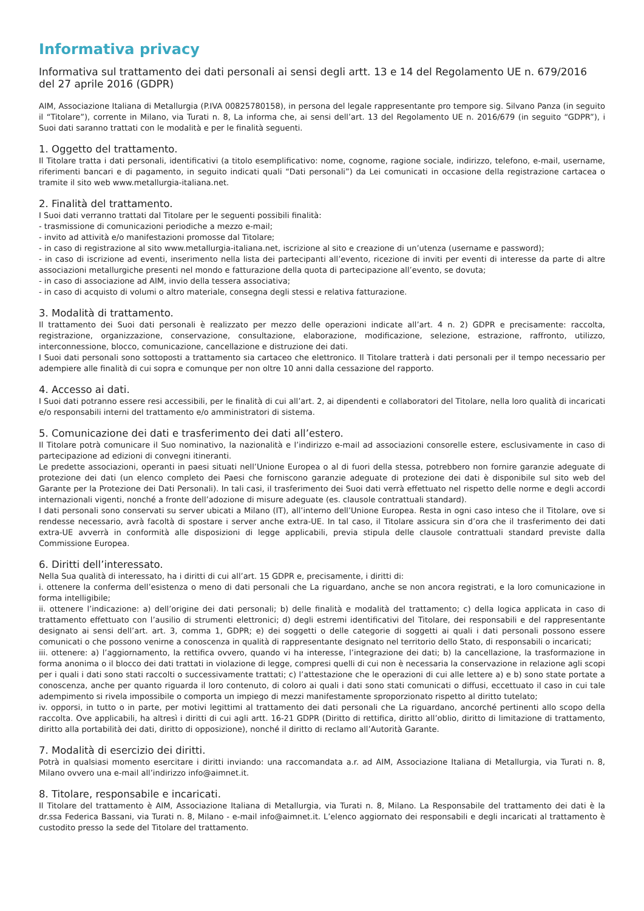Informativa privacy
Informativa sul trattamento dei dati personali ai sensi degli artt. 13 e 14 del Regolamento UE n. 679/2016 del 27 aprile 2016 (GDPR)
AIM, Associazione Italiana di Metallurgia (P.IVA 00825780158), in persona del legale rappresentante pro tempore sig. Silvano Panza (in seguito il “Titolare”), corrente in Milano, via Turati n. 8, La informa che, ai sensi dell’art. 13 del Regolamento UE n. 2016/679 (in seguito “GDPR”), i Suoi dati saranno trattati con le modalità e per le finalità seguenti.
1. Oggetto del trattamento.
Il Titolare tratta i dati personali, identificativi (a titolo esemplificativo: nome, cognome, ragione sociale, indirizzo, telefono, e-mail, username, riferimenti bancari e di pagamento, in seguito indicati quali “Dati personali”) da Lei comunicati in occasione della registrazione cartacea o tramite il sito web www.metallurgia-italiana.net.
2. Finalità del trattamento.
I Suoi dati verranno trattati dal Titolare per le seguenti possibili finalità:
- trasmissione di comunicazioni periodiche a mezzo e-mail;
- invito ad attività e/o manifestazioni promosse dal Titolare;
- in caso di registrazione al sito www.metallurgia-italiana.net, iscrizione al sito e creazione di un’utenza (username e password);
- in caso di iscrizione ad eventi, inserimento nella lista dei partecipanti all’evento, ricezione di inviti per eventi di interesse da parte di altre associazioni metallurgiche presenti nel mondo e fatturazione della quota di partecipazione all’evento, se dovuta;
- in caso di associazione ad AIM, invio della tessera associativa;
- in caso di acquisto di volumi o altro materiale, consegna degli stessi e relativa fatturazione.
3. Modalità di trattamento.
Il trattamento dei Suoi dati personali è realizzato per mezzo delle operazioni indicate all’art. 4 n. 2) GDPR e precisamente: raccolta, registrazione, organizzazione, conservazione, consultazione, elaborazione, modificazione, selezione, estrazione, raffronto, utilizzo, interconnessione, blocco, comunicazione, cancellazione e distruzione dei dati.
I Suoi dati personali sono sottoposti a trattamento sia cartaceo che elettronico. Il Titolare tratterà i dati personali per il tempo necessario per adempiere alle finalità di cui sopra e comunque per non oltre 10 anni dalla cessazione del rapporto.
4. Accesso ai dati.
I Suoi dati potranno essere resi accessibili, per le finalità di cui all’art. 2, ai dipendenti e collaboratori del Titolare, nella loro qualità di incaricati e/o responsabili interni del trattamento e/o amministratori di sistema.
5. Comunicazione dei dati e trasferimento dei dati all’estero.
Il Titolare potrà comunicare il Suo nominativo, la nazionalità e l’indirizzo e-mail ad associazioni consorelle estere, esclusivamente in caso di partecipazione ad edizioni di convegni itineranti.
Le predette associazioni, operanti in paesi situati nell’Unione Europea o al di fuori della stessa, potrebbero non fornire garanzie adeguate di protezione dei dati (un elenco completo dei Paesi che forniscono garanzie adeguate di protezione dei dati è disponibile sul sito web del Garante per la Protezione dei Dati Personali). In tali casi, il trasferimento dei Suoi dati verrà effettuato nel rispetto delle norme e degli accordi internazionali vigenti, nonché a fronte dell’adozione di misure adeguate (es. clausole contrattuali standard).
I dati personali sono conservati su server ubicati a Milano (IT), all’interno dell’Unione Europea. Resta in ogni caso inteso che il Titolare, ove si rendesse necessario, avrà facoltà di spostare i server anche extra-UE. In tal caso, il Titolare assicura sin d’ora che il trasferimento dei dati extra-UE avverrà in conformità alle disposizioni di legge applicabili, previa stipula delle clausole contrattuali standard previste dalla Commissione Europea.
6. Diritti dell’interessato.
Nella Sua qualità di interessato, ha i diritti di cui all’art. 15 GDPR e, precisamente, i diritti di:
i. ottenere la conferma dell’esistenza o meno di dati personali che La riguardano, anche se non ancora registrati, e la loro comunicazione in forma intelligibile;
ii. ottenere l’indicazione: a) dell’origine dei dati personali; b) delle finalità e modalità del trattamento; c) della logica applicata in caso di trattamento effettuato con l’ausilio di strumenti elettronici; d) degli estremi identificativi del Titolare, dei responsabili e del rappresentante designato ai sensi dell’art. art. 3, comma 1, GDPR; e) dei soggetti o delle categorie di soggetti ai quali i dati personali possono essere comunicati o che possono venirne a conoscenza in qualità di rappresentante designato nel territorio dello Stato, di responsabili o incaricati;
iii. ottenere: a) l’aggiornamento, la rettifica ovvero, quando vi ha interesse, l’integrazione dei dati; b) la cancellazione, la trasformazione in forma anonima o il blocco dei dati trattati in violazione di legge, compresi quelli di cui non è necessaria la conservazione in relazione agli scopi per i quali i dati sono stati raccolti o successivamente trattati; c) l’attestazione che le operazioni di cui alle lettere a) e b) sono state portate a conoscenza, anche per quanto riguarda il loro contenuto, di coloro ai quali i dati sono stati comunicati o diffusi, eccettuato il caso in cui tale adempimento si rivela impossibile o comporta un impiego di mezzi manifestamente sproporzionato rispetto al diritto tutelato;
iv. opporsi, in tutto o in parte, per motivi legittimi al trattamento dei dati personali che La riguardano, ancorché pertinenti allo scopo della raccolta. Ove applicabili, ha altresì i diritti di cui agli artt. 16-21 GDPR (Diritto di rettifica, diritto all’oblio, diritto di limitazione di trattamento, diritto alla portabilità dei dati, diritto di opposizione), nonché il diritto di reclamo all’Autorità Garante.
7. Modalità di esercizio dei diritti.
Potrà in qualsiasi momento esercitare i diritti inviando: una raccomandata a.r. ad AIM, Associazione Italiana di Metallurgia, via Turati n. 8, Milano ovvero una e-mail all’indirizzo info@aimnet.it.
8. Titolare, responsabile e incaricati.
Il Titolare del trattamento è AIM, Associazione Italiana di Metallurgia, via Turati n. 8, Milano. La Responsabile del trattamento dei dati è la dr.ssa Federica Bassani, via Turati n. 8, Milano - e-mail info@aimnet.it. L’elenco aggiornato dei responsabili e degli incaricati al trattamento è custodito presso la sede del Titolare del trattamento.